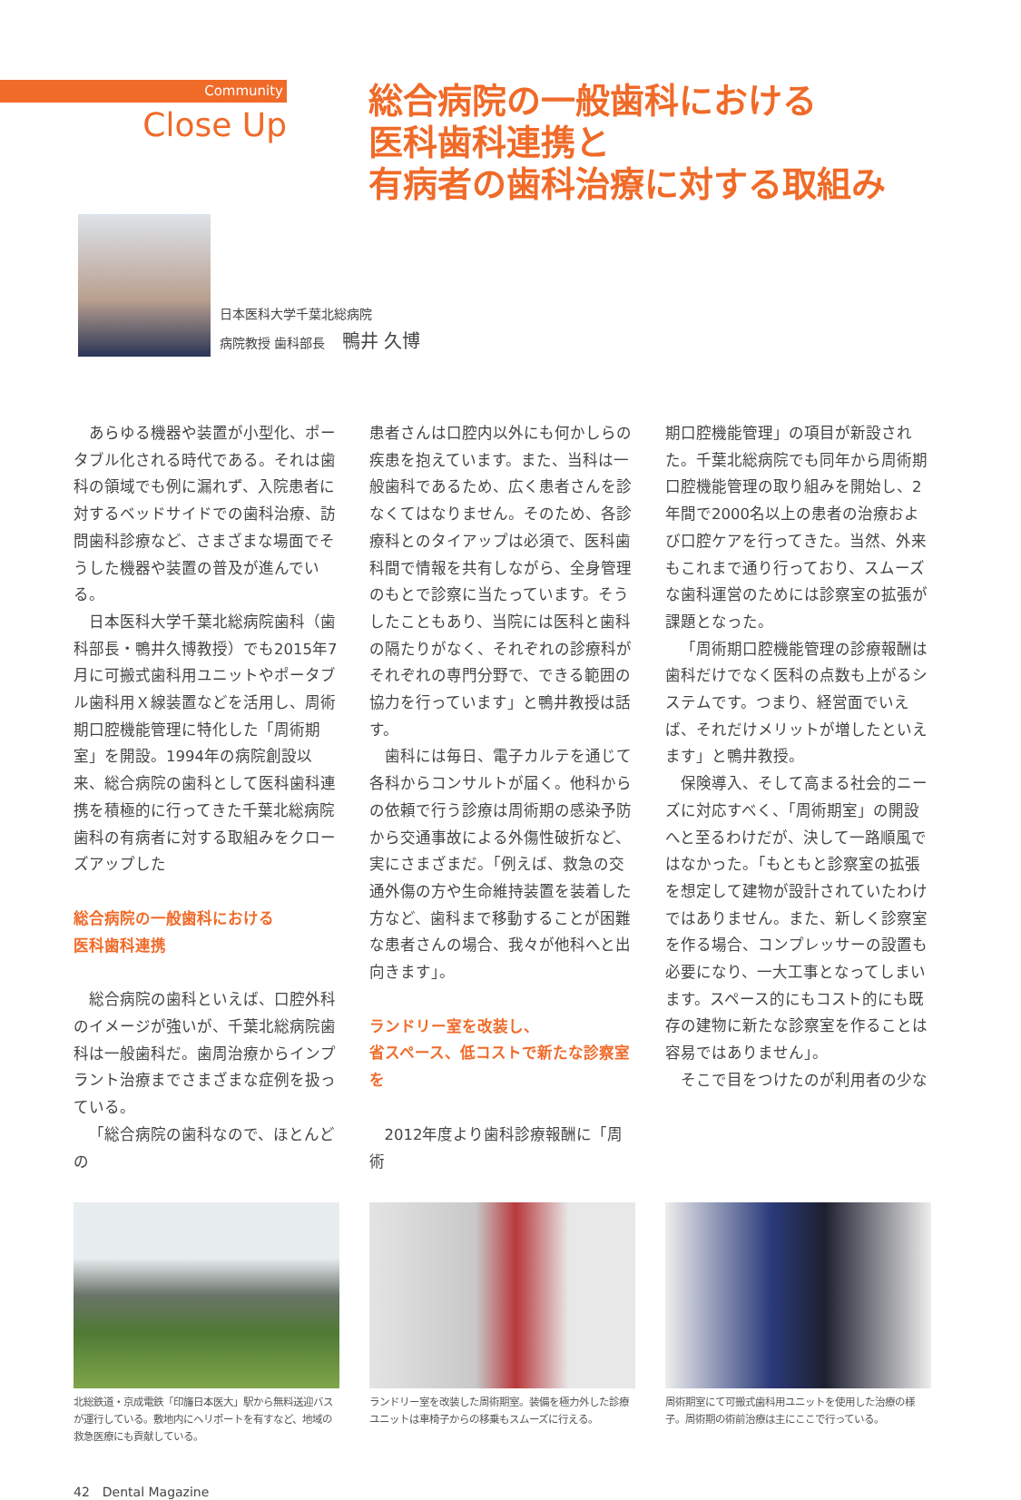Community
Close Up
総合病院の一般歯科における
医科歯科連携と
有病者の歯科治療に対する取組み
日本医科大学千葉北総病院
病院教授 歯科部長 鴨井 久博
あらゆる機器や装置が小型化、ポータブル化される時代である。それは歯科の領域でも例に漏れず、入院患者に対するベッドサイドでの歯科治療、訪問歯科診療など、さまざまな場面でそうした機器や装置の普及が進んでいる。
日本医科大学千葉北総病院歯科（歯科部長・鴨井久博教授）でも2015年7月に可搬式歯科用ユニットやポータブル歯科用Ｘ線装置などを活用し、周術期口腔機能管理に特化した「周術期室」を開設。1994年の病院創設以来、総合病院の歯科として医科歯科連携を積極的に行ってきた千葉北総病院歯科の有病者に対する取組みをクローズアップした
総合病院の一般歯科における
医科歯科連携
総合病院の歯科といえば、口腔外科のイメージが強いが、千葉北総病院歯科は一般歯科だ。歯周治療からインプラント治療までさまざまな症例を扱っている。
「総合病院の歯科なので、ほとんどの
患者さんは口腔内以外にも何かしらの疾患を抱えています。また、当科は一般歯科であるため、広く患者さんを診なくてはなりません。そのため、各診療科とのタイアップは必須で、医科歯科間で情報を共有しながら、全身管理のもとで診察に当たっています。そうしたこともあり、当院には医科と歯科の隔たりがなく、それぞれの診療科がそれぞれの専門分野で、できる範囲の協力を行っています」と鴨井教授は話す。
歯科には毎日、電子カルテを通じて各科からコンサルトが届く。他科からの依頼で行う診療は周術期の感染予防から交通事故による外傷性破折など、実にさまざまだ。「例えば、救急の交通外傷の方や生命維持装置を装着した方など、歯科まで移動することが困難な患者さんの場合、我々が他科へと出向きます」。
ランドリー室を改装し、
省スペース、低コストで新たな診察室を
2012年度より歯科診療報酬に「周術
期口腔機能管理」の項目が新設された。千葉北総病院でも同年から周術期口腔機能管理の取り組みを開始し、2年間で2000名以上の患者の治療および口腔ケアを行ってきた。当然、外来もこれまで通り行っており、スムーズな歯科運営のためには診察室の拡張が課題となった。
「周術期口腔機能管理の診療報酬は歯科だけでなく医科の点数も上がるシステムです。つまり、経営面でいえば、それだけメリットが増したといえます」と鴨井教授。
保険導入、そして高まる社会的ニーズに対応すべく、「周術期室」の開設へと至るわけだが、決して一路順風ではなかった。「もともと診察室の拡張を想定して建物が設計されていたわけではありません。また、新しく診察室を作る場合、コンプレッサーの設置も必要になり、一大工事となってしまいます。スペース的にもコスト的にも既存の建物に新たな診察室を作ることは容易ではありません」。
そこで目をつけたのが利用者の少な
北総鉄道・京成電鉄「印旛日本医大」駅から無料送迎バスが運行している。敷地内にヘリポートを有すなど、地域の救急医療にも貢献している。
ランドリー室を改装した周術期室。装備を極力外した診療ユニットは車椅子からの移乗もスムーズに行える。
周術期室にて可搬式歯科用ユニットを使用した治療の様子。周術期の術前治療は主にここで行っている。
42　Dental Magazine